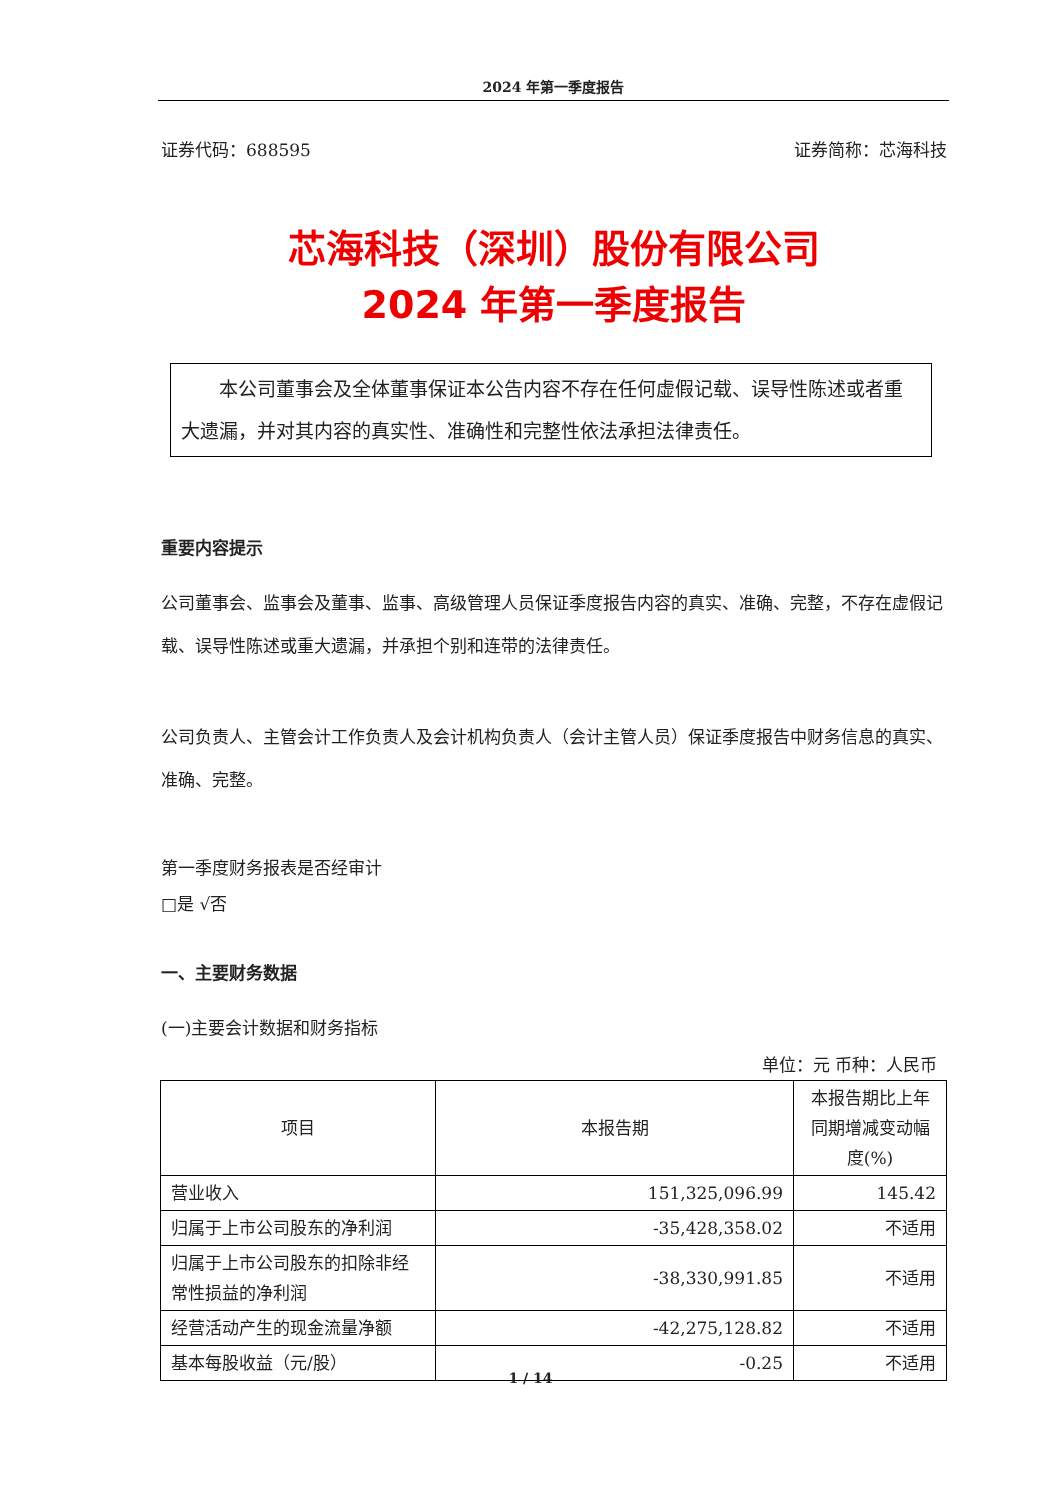2024 年第一季度报告
证券代码：688595 证券简称：芯海科技
芯海科技（深圳）股份有限公司
2024 年第一季度报告
  本公司董事会及全体董事保证本公告内容不存在任何虚假记载、误导性陈述或者重大遗漏，并对其内容的真实性、准确性和完整性依法承担法律责任。
重要内容提示
公司董事会、监事会及董事、监事、高级管理人员保证季度报告内容的真实、准确、完整，不存在虚假记载、误导性陈述或重大遗漏，并承担个别和连带的法律责任。
公司负责人、主管会计工作负责人及会计机构负责人（会计主管人员）保证季度报告中财务信息的真实、准确、完整。
第一季度财务报表是否经审计
□是 √否
一、主要财务数据
(一)主要会计数据和财务指标
单位：元 币种：人民币
| 项目 | 本报告期 | 本报告期比上年同期增减变动幅度(%) |
| --- | --- | --- |
| 营业收入 | 151,325,096.99 | 145.42 |
| 归属于上市公司股东的净利润 | -35,428,358.02 | 不适用 |
| 归属于上市公司股东的扣除非经常性损益的净利润 | -38,330,991.85 | 不适用 |
| 经营活动产生的现金流量净额 | -42,275,128.82 | 不适用 |
| 基本每股收益（元/股） | -0.25 | 不适用 |
1 / 14